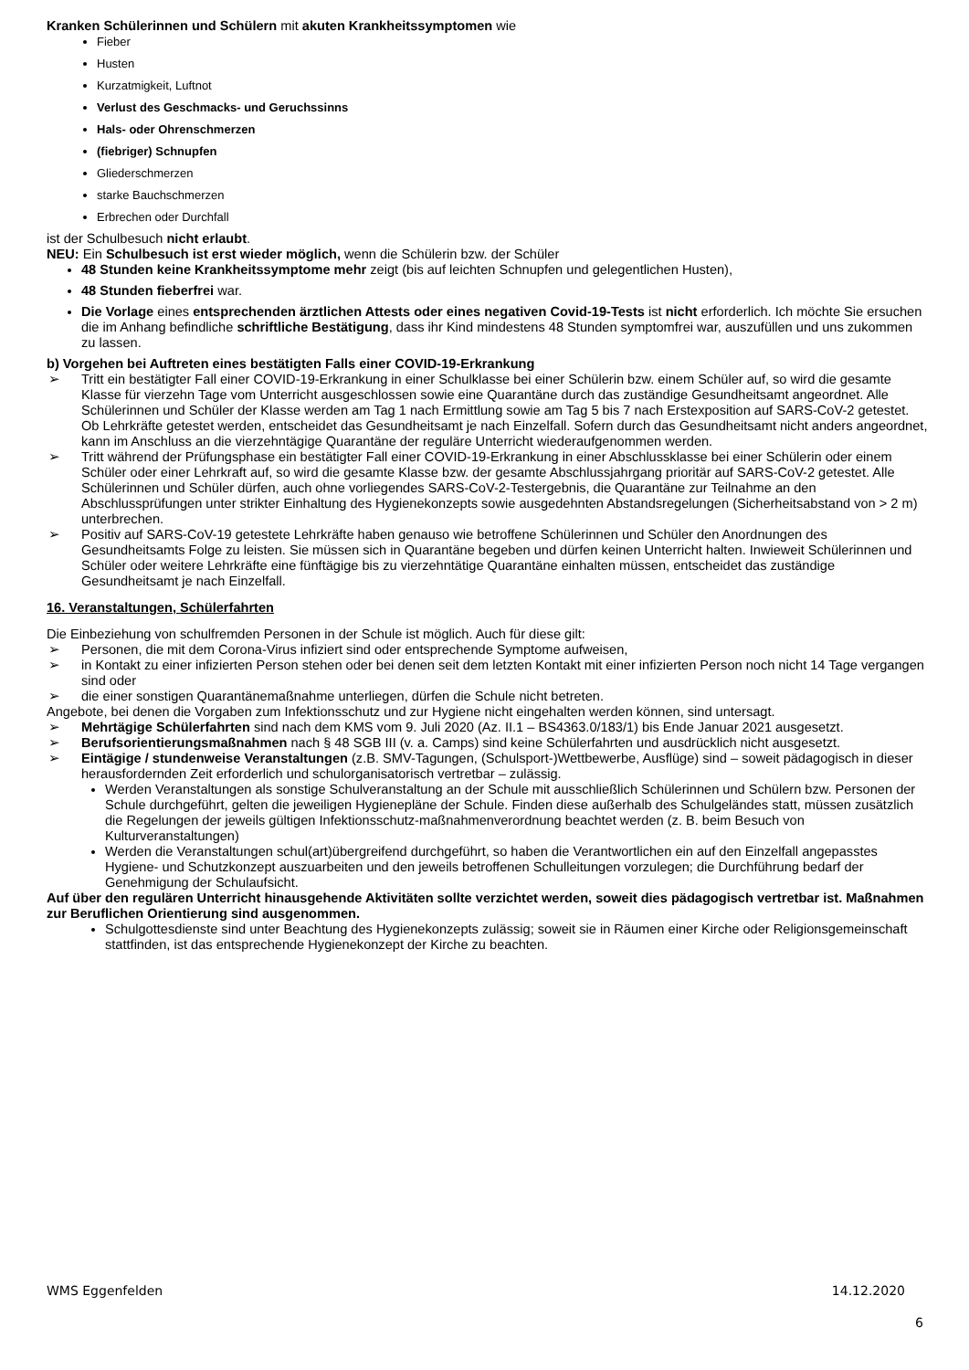Kranken Schülerinnen und Schülern mit akuten Krankheitssymptomen wie
Fieber
Husten
Kurzatmigkeit, Luftnot
Verlust des Geschmacks- und Geruchssinns
Hals- oder Ohrenschmerzen
(fiebriger) Schnupfen
Gliederschmerzen
starke Bauchschmerzen
Erbrechen oder Durchfall
ist der Schulbesuch nicht erlaubt.
NEU: Ein Schulbesuch ist erst wieder möglich, wenn die Schülerin bzw. der Schüler
48 Stunden keine Krankheitssymptome mehr zeigt (bis auf leichten Schnupfen und gelegentlichen Husten),
48 Stunden fieberfrei war.
Die Vorlage eines entsprechenden ärztlichen Attests oder eines negativen Covid-19-Tests ist nicht erforderlich. Ich möchte Sie ersuchen die im Anhang befindliche schriftliche Bestätigung, dass ihr Kind mindestens 48 Stunden symptomfrei war, auszufüllen und uns zukommen zu lassen.
b) Vorgehen bei Auftreten eines bestätigten Falls einer COVID-19-Erkrankung
➢ Tritt ein bestätigter Fall einer COVID-19-Erkrankung in einer Schulklasse bei einer Schülerin bzw. einem Schüler auf, so wird die gesamte Klasse für vierzehn Tage vom Unterricht ausgeschlossen sowie eine Quarantäne durch das zuständige Gesundheitsamt angeordnet. Alle Schülerinnen und Schüler der Klasse werden am Tag 1 nach Ermittlung sowie am Tag 5 bis 7 nach Erstexposition auf SARS-CoV-2 getestet. Ob Lehrkräfte getestet werden, entscheidet das Gesundheitsamt je nach Einzelfall. Sofern durch das Gesundheitsamt nicht anders angeordnet, kann im Anschluss an die vierzehntägige Quarantäne der reguläre Unterricht wiederaufgenommen werden.
➢ Tritt während der Prüfungsphase ein bestätigter Fall einer COVID-19-Erkrankung in einer Abschlussklasse bei einer Schülerin oder einem Schüler oder einer Lehrkraft auf, so wird die gesamte Klasse bzw. der gesamte Abschlussjahrgang prioritär auf SARS-CoV-2 getestet. Alle Schülerinnen und Schüler dürfen, auch ohne vorliegendes SARS-CoV-2-Testergebnis, die Quarantäne zur Teilnahme an den Abschlussprüfungen unter strikter Einhaltung des Hygienekonzepts sowie ausgedehnten Abstandsregelungen (Sicherheitsabstand von > 2 m) unterbrechen.
➢ Positiv auf SARS-CoV-19 getestete Lehrkräfte haben genauso wie betroffene Schülerinnen und Schüler den Anordnungen des Gesundheitsamts Folge zu leisten. Sie müssen sich in Quarantäne begeben und dürfen keinen Unterricht halten. Inwieweit Schülerinnen und Schüler oder weitere Lehrkräfte eine fünftägige bis zu vierzehntätige Quarantäne einhalten müssen, entscheidet das zuständige Gesundheitsamt je nach Einzelfall.
16. Veranstaltungen, Schülerfahrten
Die Einbeziehung von schulfremden Personen in der Schule ist möglich. Auch für diese gilt:
➢ Personen, die mit dem Corona-Virus infiziert sind oder entsprechende Symptome aufweisen,
➢ in Kontakt zu einer infizierten Person stehen oder bei denen seit dem letzten Kontakt mit einer infizierten Person noch nicht 14 Tage vergangen sind oder
➢ die einer sonstigen Quarantänemaßnahme unterliegen, dürfen die Schule nicht betreten.
Angebote, bei denen die Vorgaben zum Infektionsschutz und zur Hygiene nicht eingehalten werden können, sind untersagt.
➢ Mehrtägige Schülerfahrten sind nach dem KMS vom 9. Juli 2020 (Az. II.1 – BS4363.0/183/1) bis Ende Januar 2021 ausgesetzt.
➢ Berufsorientierungsmaßnahmen nach § 48 SGB III (v. a. Camps) sind keine Schülerfahrten und ausdrücklich nicht ausgesetzt.
➢ Eintägige / stundenweise Veranstaltungen (z.B. SMV-Tagungen, (Schulsport-)Wettbewerbe, Ausflüge) sind – soweit pädagogisch in dieser herausfordernden Zeit erforderlich und schulorganisatorisch vertretbar – zulässig.
Werden Veranstaltungen als sonstige Schulveranstaltung an der Schule mit ausschließlich Schülerinnen und Schülern bzw. Personen der Schule durchgeführt, gelten die jeweiligen Hygienepläne der Schule. Finden diese außerhalb des Schulgeländes statt, müssen zusätzlich die Regelungen der jeweils gültigen Infektionsschutz-maßnahmenverordnung beachtet werden (z. B. beim Besuch von Kulturveranstaltungen)
Werden die Veranstaltungen schul(art)übergreifend durchgeführt, so haben die Verantwortlichen ein auf den Einzelfall angepasstes Hygiene- und Schutzkonzept auszuarbeiten und den jeweils betroffenen Schulleitungen vorzulegen; die Durchführung bedarf der Genehmigung der Schulaufsicht.
Auf über den regulären Unterricht hinausgehende Aktivitäten sollte verzichtet werden, soweit dies pädagogisch vertretbar ist. Maßnahmen zur Beruflichen Orientierung sind ausgenommen.
Schulgottesdienste sind unter Beachtung des Hygienekonzepts zulässig; soweit sie in Räumen einer Kirche oder Religionsgemeinschaft stattfinden, ist das entsprechende Hygienekonzept der Kirche zu beachten.
WMS Eggenfelden 14.12.2020
6